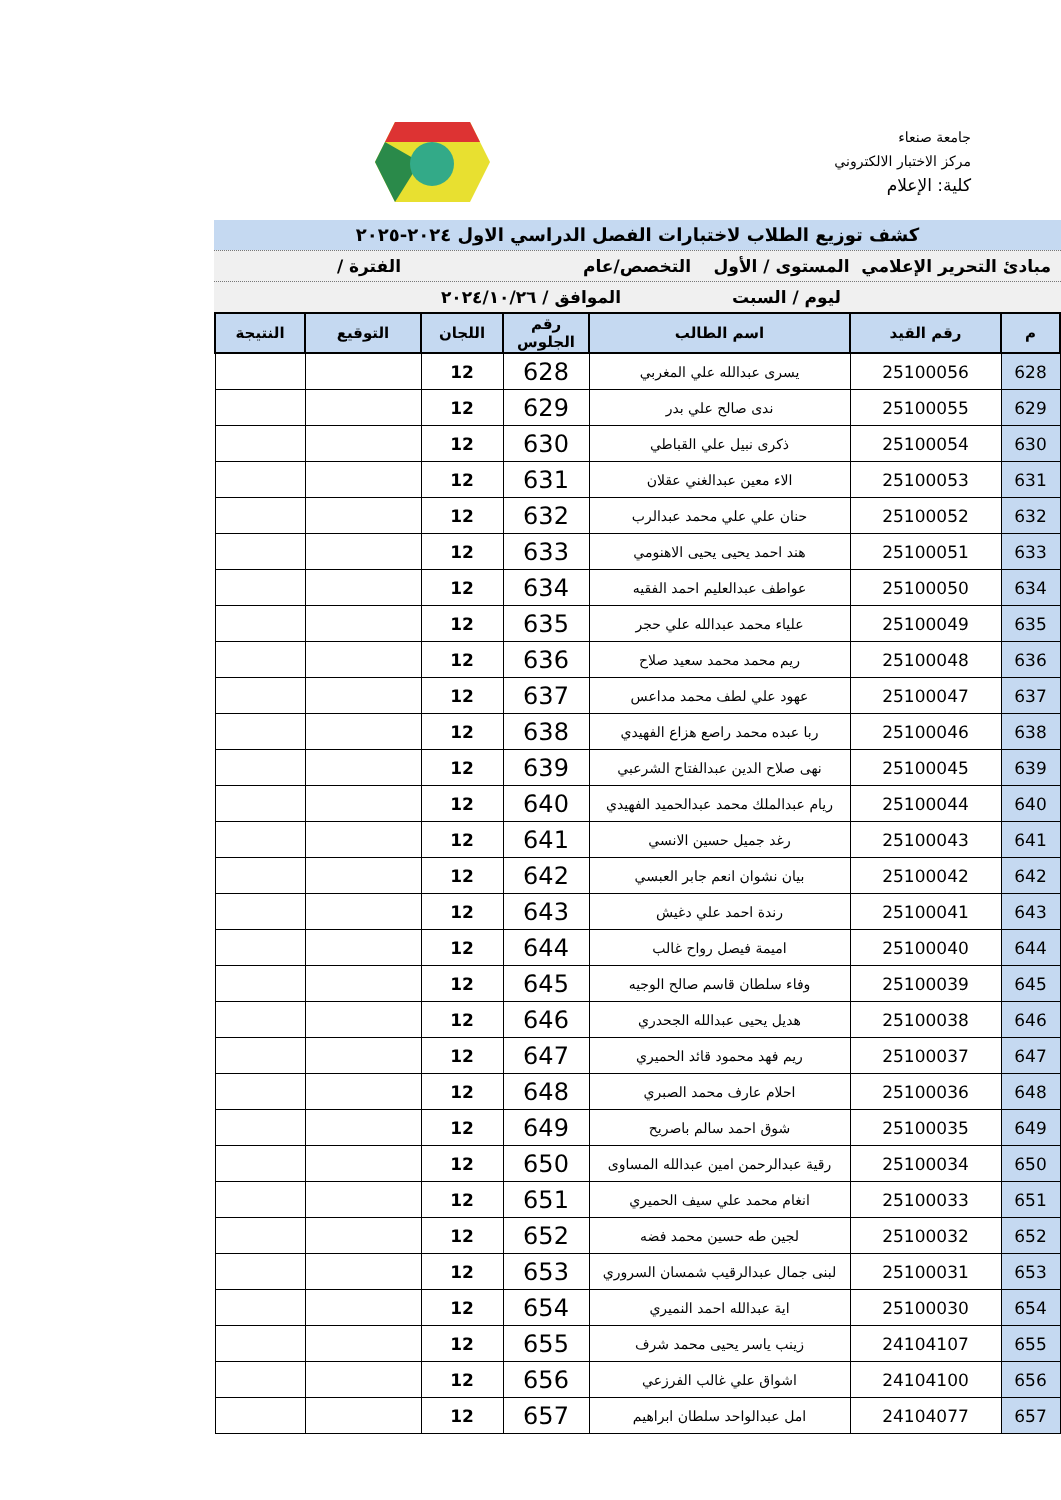جامعة صنعاء
مركز الاختبار الالكتروني
كلية: الإعلام
كشف توزيع الطلاب لاختبارات الفصل الدراسي الاول ٢٠٢٤-٢٠٢٥
مبادئ التحرير الإعلامي المستوى / الأول التخصص/عام الفترة /
ليوم / السبت الموافق / ٢٠٢٤/١٠/٢٦
| م | رقم القيد | اسم الطالب | رقم الجلوس | اللجان | التوقيع | النتيجة |
| --- | --- | --- | --- | --- | --- | --- |
| 628 | 25100056 | يسرى عبدالله علي المغربي | 628 | 12 | | |
| 629 | 25100055 | ندى صالح علي بدر | 629 | 12 | | |
| 630 | 25100054 | ذكرى نبيل علي القباطي | 630 | 12 | | |
| 631 | 25100053 | الاء معين عبدالغني عقلان | 631 | 12 | | |
| 632 | 25100052 | حنان علي علي محمد عبدالرب | 632 | 12 | | |
| 633 | 25100051 | هند احمد يحيى يحيى الاهنومي | 633 | 12 | | |
| 634 | 25100050 | عواطف عبدالعليم احمد الفقيه | 634 | 12 | | |
| 635 | 25100049 | علياء محمد عبدالله علي حجر | 635 | 12 | | |
| 636 | 25100048 | ريم محمد محمد سعيد صلاح | 636 | 12 | | |
| 637 | 25100047 | عهود علي لطف محمد مداعس | 637 | 12 | | |
| 638 | 25100046 | ربا عبده محمد راصع هزاع الفهيدي | 638 | 12 | | |
| 639 | 25100045 | نهى صلاح الدين عبدالفتاح الشرعبي | 639 | 12 | | |
| 640 | 25100044 | ريام عبدالملك محمد عبدالحميد الفهيدي | 640 | 12 | | |
| 641 | 25100043 | رغد جميل حسين الانسي | 641 | 12 | | |
| 642 | 25100042 | بيان نشوان انعم جابر العبسي | 642 | 12 | | |
| 643 | 25100041 | رندة احمد علي دغيش | 643 | 12 | | |
| 644 | 25100040 | اميمة فيصل رواح غالب | 644 | 12 | | |
| 645 | 25100039 | وفاء سلطان قاسم صالح الوجيه | 645 | 12 | | |
| 646 | 25100038 | هديل يحيى عبدالله الجحدري | 646 | 12 | | |
| 647 | 25100037 | ريم فهد محمود قائد الحميري | 647 | 12 | | |
| 648 | 25100036 | احلام عارف محمد الصبري | 648 | 12 | | |
| 649 | 25100035 | شوق احمد سالم باصريح | 649 | 12 | | |
| 650 | 25100034 | رقية عبدالرحمن امين عبدالله المساوى | 650 | 12 | | |
| 651 | 25100033 | انغام محمد علي سيف الحميري | 651 | 12 | | |
| 652 | 25100032 | لجين طه حسين محمد فضه | 652 | 12 | | |
| 653 | 25100031 | لبنى جمال عبدالرقيب شمسان السروري | 653 | 12 | | |
| 654 | 25100030 | اية عبدالله احمد النميري | 654 | 12 | | |
| 655 | 24104107 | زينب ياسر يحيى محمد شرف | 655 | 12 | | |
| 656 | 24104100 | اشواق علي غالب الفرزعي | 656 | 12 | | |
| 657 | 24104077 | امل عبدالواحد سلطان ابراهيم | 657 | 12 | | |